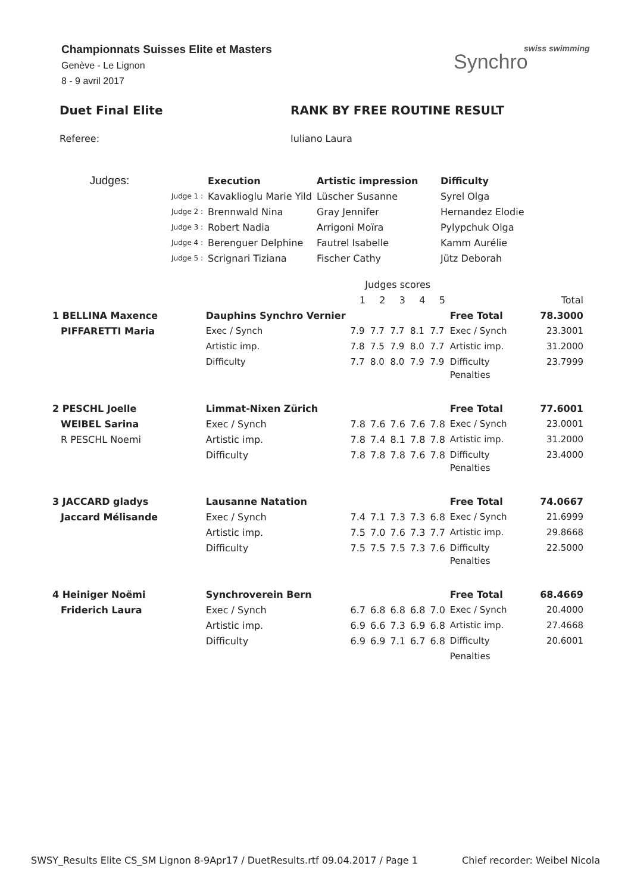Championnats Suisses Elite et Masters
Genève - Le Lignon
8 - 9 avril 2017
swiss swimming
Synchro
| Duet Final Elite | RANK BY FREE ROUTINE RESULT |
| Referee: | Iuliano Laura |
| Judges: | | Execution | Artistic impression | Difficulty |
| | Judge 1 : | Kavaklioglu Marie Yild | Lüscher Susanne | Syrel Olga |
| | Judge 2 : | Brennwald Nina | Gray Jennifer | Hernandez Elodie |
| | Judge 3 : | Robert Nadia | Arrigoni Moïra | Pylypchuk Olga |
| | Judge 4 : | Berenguer Delphine | Fautrel Isabelle | Kamm Aurélie |
| | Judge 5 : | Scrignari Tiziana | Fischer Cathy | Jütz Deborah |
| | | Judges scores | | | | | | |
| | | 1 | 2 | 3 | 4 | 5 | | Total |
| 1 BELLINA Maxence | Dauphins Synchro Vernier | | | | | | Free Total | 78.3000 |
| PIFFARETTI Maria | Exec / Synch | 7.9 | 7.7 | 7.7 | 8.1 | 7.7 | Exec / Synch | 23.3001 |
| | Artistic imp. | 7.8 | 7.5 | 7.9 | 8.0 | 7.7 | Artistic imp. | 31.2000 |
| | Difficulty | 7.7 | 8.0 | 8.0 | 7.9 | 7.9 | Difficulty | 23.7999 |
| | | | | | | | Penalties | |
| 2 PESCHL Joelle | Limmat-Nixen Zürich | | | | | | Free Total | 77.6001 |
| WEIBEL Sarina | Exec / Synch | 7.8 | 7.6 | 7.6 | 7.6 | 7.8 | Exec / Synch | 23.0001 |
| R PESCHL Noemi | Artistic imp. | 7.8 | 7.4 | 8.1 | 7.8 | 7.8 | Artistic imp. | 31.2000 |
| | Difficulty | 7.8 | 7.8 | 7.8 | 7.6 | 7.8 | Difficulty | 23.4000 |
| | | | | | | | Penalties | |
| 3 JACCARD gladys | Lausanne Natation | | | | | | Free Total | 74.0667 |
| Jaccard Mélisande | Exec / Synch | 7.4 | 7.1 | 7.3 | 7.3 | 6.8 | Exec / Synch | 21.6999 |
| | Artistic imp. | 7.5 | 7.0 | 7.6 | 7.3 | 7.7 | Artistic imp. | 29.8668 |
| | Difficulty | 7.5 | 7.5 | 7.5 | 7.3 | 7.6 | Difficulty | 22.5000 |
| | | | | | | | Penalties | |
| 4 Heiniger Noëmi | Synchroverein Bern | | | | | | Free Total | 68.4669 |
| Friderich Laura | Exec / Synch | 6.7 | 6.8 | 6.8 | 6.8 | 7.0 | Exec / Synch | 20.4000 |
| | Artistic imp. | 6.9 | 6.6 | 7.3 | 6.9 | 6.8 | Artistic imp. | 27.4668 |
| | Difficulty | 6.9 | 6.9 | 7.1 | 6.7 | 6.8 | Difficulty | 20.6001 |
| | | | | | | | Penalties | |
SWSY_Results Elite CS_SM Lignon 8-9Apr17 / DuetResults.rtf 09.04.2017 / Page 1 Chief recorder: Weibel Nicola